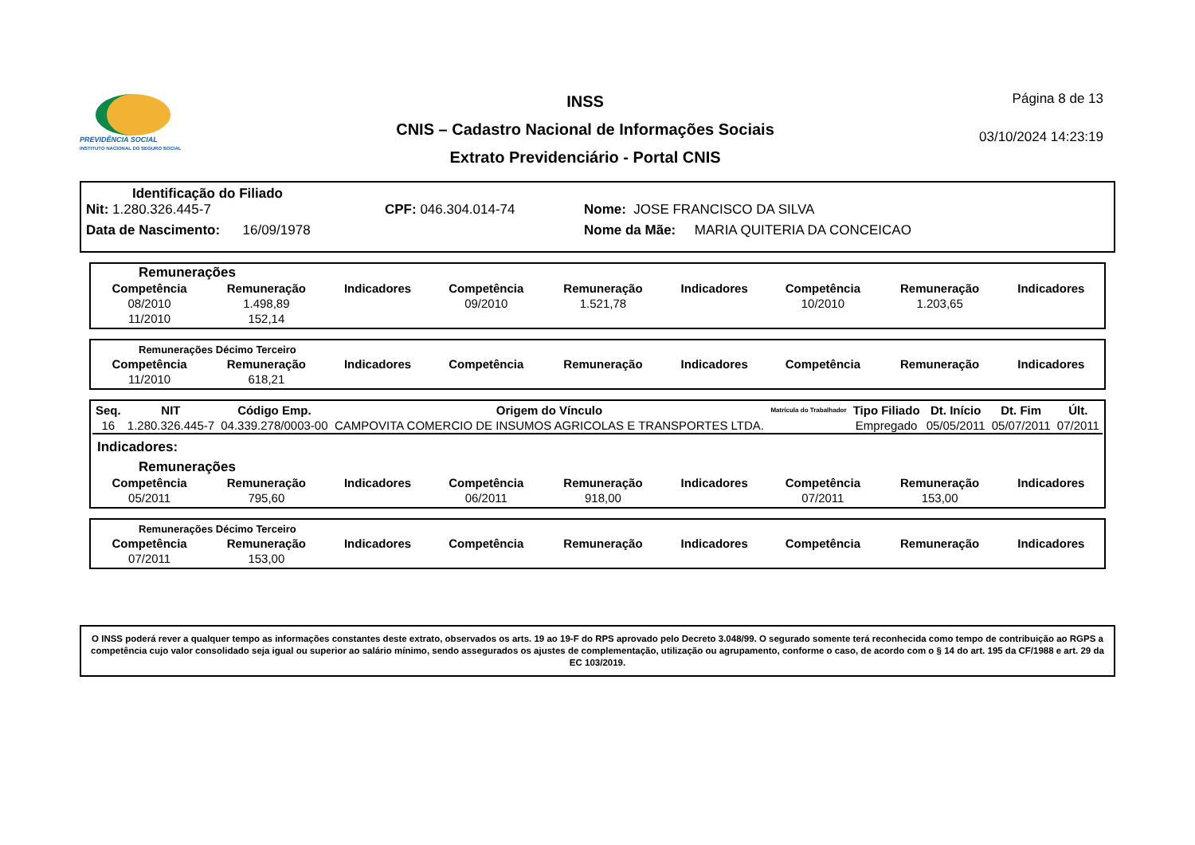PREVIDÊNCIA SOCIAL
INSTITUTO NACIONAL DO SEGURO SOCIAL
INSS
CNIS – Cadastro Nacional de Informações Sociais
Extrato Previdenciário - Portal CNIS
Página 8 de 13
03/10/2024 14:23:19
Identificação do Filiado
Nit: 1.280.326.445-7 CPF: 046.304.014-74 Nome: JOSE FRANCISCO DA SILVA
Data de Nascimento: 16/09/1978 Nome da Mãe: MARIA QUITERIA DA CONCEICAO
Remunerações
| Competência | Remuneração | Indicadores | Competência | Remuneração | Indicadores | Competência | Remuneração | Indicadores |
| --- | --- | --- | --- | --- | --- | --- | --- | --- |
| 08/2010 | 1.498,89 | | 09/2010 | 1.521,78 | | 10/2010 | 1.203,65 | |
| 11/2010 | 152,14 | | | | | | | |
Remunerações Décimo Terceiro
| Competência | Remuneração | Indicadores | Competência | Remuneração | Indicadores | Competência | Remuneração | Indicadores |
| --- | --- | --- | --- | --- | --- | --- | --- | --- |
| 11/2010 | 618,21 | | | | | | | |
| Seq. | NIT | Código Emp. | Origem do Vínculo | Matrícula do Trabalhador | Tipo Filiado | Dt. Início | Dt. Fim | Últ. |
| --- | --- | --- | --- | --- | --- | --- | --- | --- |
| 16 | 1.280.326.445-7 | 04.339.278/0003-00 | CAMPOVITA COMERCIO DE INSUMOS AGRICOLAS E TRANSPORTES LTDA. | | Empregado | 05/05/2011 | 05/07/2011 | 07/2011 |
Indicadores:
Remunerações
| Competência | Remuneração | Indicadores | Competência | Remuneração | Indicadores | Competência | Remuneração | Indicadores |
| --- | --- | --- | --- | --- | --- | --- | --- | --- |
| 05/2011 | 795,60 | | 06/2011 | 918,00 | | 07/2011 | 153,00 | |
Remunerações Décimo Terceiro
| Competência | Remuneração | Indicadores | Competência | Remuneração | Indicadores | Competência | Remuneração | Indicadores |
| --- | --- | --- | --- | --- | --- | --- | --- | --- |
| 07/2011 | 153,00 | | | | | | | |
O INSS poderá rever a qualquer tempo as informações constantes deste extrato, observados os arts. 19 ao 19-F do RPS aprovado pelo Decreto 3.048/99. O segurado somente terá reconhecida como tempo de contribuição ao RGPS a competência cujo valor consolidado seja igual ou superior ao salário mínimo, sendo assegurados os ajustes de complementação, utilização ou agrupamento, conforme o caso, de acordo com o § 14 do art. 195 da CF/1988 e art. 29 da EC 103/2019.